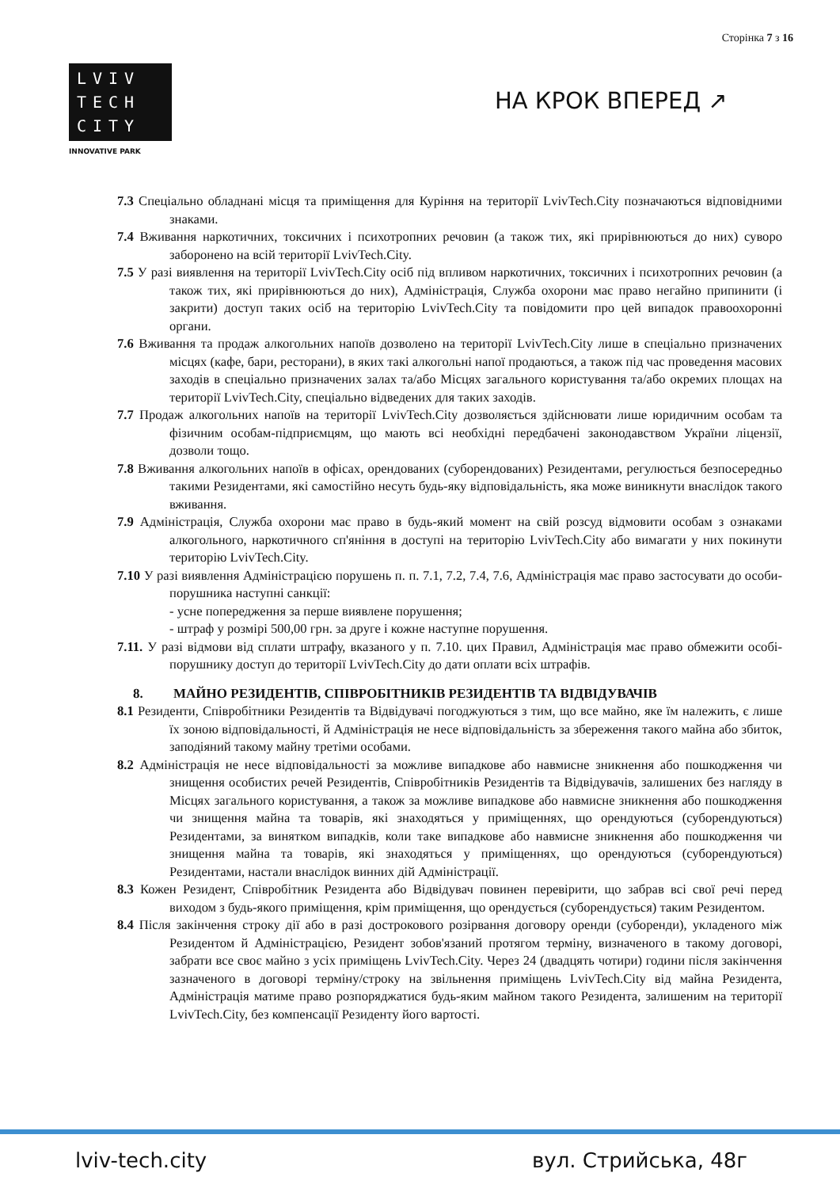Сторінка 7 з 16
LVIV
TECH
CITY
INNOVATIVE PARK
НА КРОК ВПЕРЕД ↗
7.3 Спеціально обладнані місця та приміщення для Куріння на території LvivTech.City позначаються відповідними знаками.
7.4 Вживання наркотичних, токсичних і психотропних речовин (а також тих, які прирівнюються до них) суворо заборонено на всій території LvivTech.City.
7.5 У разі виявлення на території LvivTech.City осіб під впливом наркотичних, токсичних і психотропних речовин (а також тих, які прирівнюються до них), Адміністрація, Служба охорони має право негайно припинити (і закрити) доступ таких осіб на територію LvivTech.City та повідомити про цей випадок правоохоронні органи.
7.6 Вживання та продаж алкогольних напоїв дозволено на території LvivTech.City лише в спеціально призначених місцях (кафе, бари, ресторани), в яких такі алкогольні напої продаються, а також під час проведення масових заходів в спеціально призначених залах та/або Місцях загального користування та/або окремих площах на території LvivTech.City, спеціально відведених для таких заходів.
7.7 Продаж алкогольних напоїв на території LvivTech.City дозволяється здійснювати лише юридичним особам та фізичним особам-підприємцям, що мають всі необхідні передбачені законодавством України ліцензії, дозволи тощо.
7.8 Вживання алкогольних напоїв в офісах, орендованих (суборендованих) Резидентами, регулюється безпосередньо такими Резидентами, які самостійно несуть будь-яку відповідальність, яка може виникнути внаслідок такого вживання.
7.9 Адміністрація, Служба охорони має право в будь-який момент на свій розсуд відмовити особам з ознаками алкогольного, наркотичного сп'яніння в доступі на територію LvivTech.City або вимагати у них покинути територію LvivTech.City.
7.10 У разі виявлення Адміністрацією порушень п. п. 7.1, 7.2, 7.4, 7.6, Адміністрація має право застосувати до особи-порушника наступні санкції:
- усне попередження за перше виявлене порушення;
- штраф у розмірі 500,00 грн. за друге і кожне наступне порушення.
7.11. У разі відмови від сплати штрафу, вказаного у п. 7.10. цих Правил, Адміністрація має право обмежити особі-порушнику доступ до території LvivTech.City до дати оплати всіх штрафів.
8. МАЙНО РЕЗИДЕНТІВ, СПІВРОБІТНИКІВ РЕЗИДЕНТІВ ТА ВІДВІДУВАЧІВ
8.1 Резиденти, Співробітники Резидентів та Відвідувачі погоджуються з тим, що все майно, яке їм належить, є лише їх зоною відповідальності, й Адміністрація не несе відповідальність за збереження такого майна або збиток, заподіяний такому майну третіми особами.
8.2 Адміністрація не несе відповідальності за можливе випадкове або навмисне зникнення або пошкодження чи знищення особистих речей Резидентів, Співробітників Резидентів та Відвідувачів, залишених без нагляду в Місцях загального користування, а також за можливе випадкове або навмисне зникнення або пошкодження чи знищення майна та товарів, які знаходяться у приміщеннях, що орендуються (суборендуються) Резидентами, за винятком випадків, коли таке випадкове або навмисне зникнення або пошкодження чи знищення майна та товарів, які знаходяться у приміщеннях, що орендуються (суборендуються) Резидентами, настали внаслідок винних дій Адміністрації.
8.3 Кожен Резидент, Співробітник Резидента або Відвідувач повинен перевірити, що забрав всі свої речі перед виходом з будь-якого приміщення, крім приміщення, що орендується (суборендується) таким Резидентом.
8.4 Після закінчення строку дії або в разі дострокового розірвання договору оренди (суборенди), укладеного між Резидентом й Адміністрацією, Резидент зобов'язаний протягом терміну, визначеного в такому договорі, забрати все своє майно з усіх приміщень LvivTech.City. Через 24 (двадцять чотири) години після закінчення зазначеного в договорі терміну/строку на звільнення приміщень LvivTech.City від майна Резидента, Адміністрація матиме право розпоряджатися будь-яким майном такого Резидента, залишеним на території LvivTech.City, без компенсації Резиденту його вартості.
lviv-tech.city вул. Стрийська, 48г